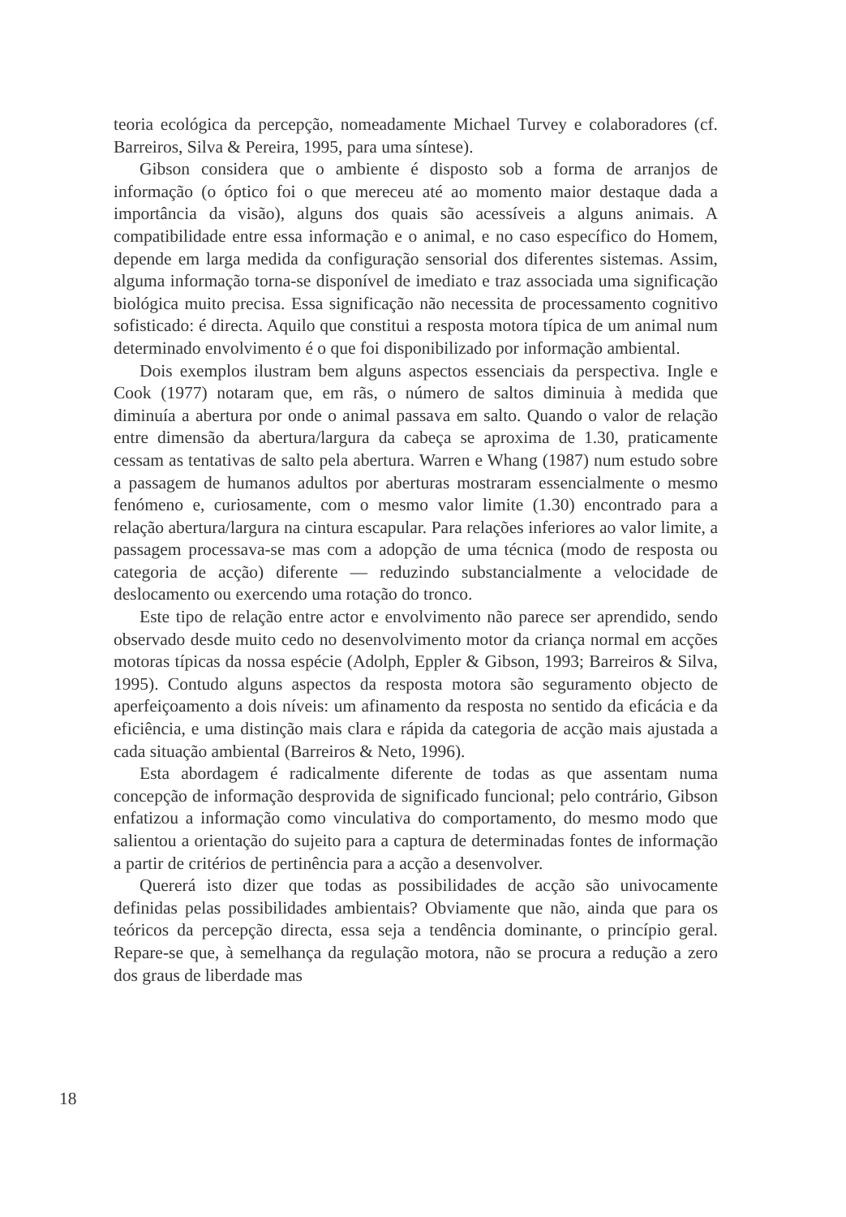teoria ecológica da percepção, nomeadamente Michael Turvey e colaboradores (cf. Barreiros, Silva & Pereira, 1995, para uma síntese).
Gibson considera que o ambiente é disposto sob a forma de arranjos de informação (o óptico foi o que mereceu até ao momento maior destaque dada a importância da visão), alguns dos quais são acessíveis a alguns animais. A compatibilidade entre essa informação e o animal, e no caso específico do Homem, depende em larga medida da configuração sensorial dos diferentes sistemas. Assim, alguma informação torna-se disponível de imediato e traz associada uma significação biológica muito precisa. Essa significação não necessita de processamento cognitivo sofisticado: é directa. Aquilo que constitui a resposta motora típica de um animal num determinado envolvimento é o que foi disponibilizado por informação ambiental.
Dois exemplos ilustram bem alguns aspectos essenciais da perspectiva. Ingle e Cook (1977) notaram que, em rãs, o número de saltos diminuia à medida que diminuía a abertura por onde o animal passava em salto. Quando o valor de relação entre dimensão da abertura/largura da cabeça se aproxima de 1.30, praticamente cessam as tentativas de salto pela abertura. Warren e Whang (1987) num estudo sobre a passagem de humanos adultos por aberturas mostraram essencialmente o mesmo fenómeno e, curiosamente, com o mesmo valor limite (1.30) encontrado para a relação abertura/largura na cintura escapular. Para relações inferiores ao valor limite, a passagem processava-se mas com a adopção de uma técnica (modo de resposta ou categoria de acção) diferente — reduzindo substancialmente a velocidade de deslocamento ou exercendo uma rotação do tronco.
Este tipo de relação entre actor e envolvimento não parece ser aprendido, sendo observado desde muito cedo no desenvolvimento motor da criança normal em acções motoras típicas da nossa espécie (Adolph, Eppler & Gibson, 1993; Barreiros & Silva, 1995). Contudo alguns aspectos da resposta motora são seguramento objecto de aperfeiçoamento a dois níveis: um afinamento da resposta no sentido da eficácia e da eficiência, e uma distinção mais clara e rápida da categoria de acção mais ajustada a cada situação ambiental (Barreiros & Neto, 1996).
Esta abordagem é radicalmente diferente de todas as que assentam numa concepção de informação desprovida de significado funcional; pelo contrário, Gibson enfatizou a informação como vinculativa do comportamento, do mesmo modo que salientou a orientação do sujeito para a captura de determinadas fontes de informação a partir de critérios de pertinência para a acção a desenvolver.
Quererá isto dizer que todas as possibilidades de acção são univocamente definidas pelas possibilidades ambientais? Obviamente que não, ainda que para os teóricos da percepção directa, essa seja a tendência dominante, o princípio geral. Repare-se que, à semelhança da regulação motora, não se procura a redução a zero dos graus de liberdade mas
18